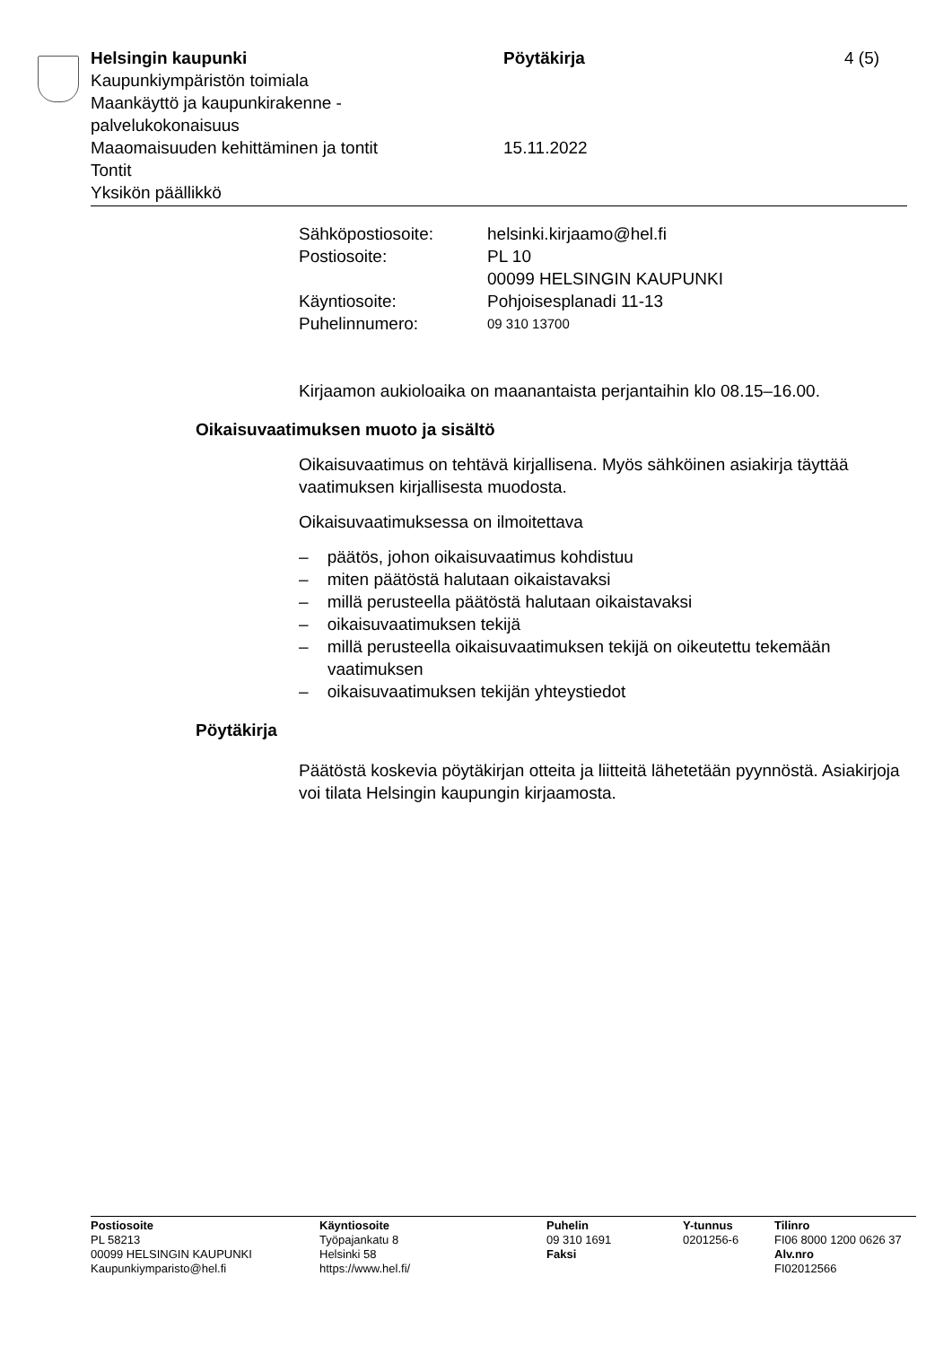Helsingin kaupunki Pöytäkirja 4 (5)
Kaupunkiympäristön toimiala
Maankäyttö ja kaupunkirakenne -
palvelukokonaisuus
Maaomaisuuden kehittäminen ja tontit 15.11.2022
Tontit
Yksikön päällikkö
| Sähköpostiosoite: | helsinki.kirjaamo@hel.fi |
| Postiosoite: | PL 10 00099 HELSINGIN KAUPUNKI |
| Käyntiosoite: | Pohjoisesplanadi 11-13 |
| Puhelinnumero: | 09 310 13700 |
Kirjaamon aukioloaika on maanantaista perjantaihin klo 08.15–16.00.
Oikaisuvaatimuksen muoto ja sisältö
Oikaisuvaatimus on tehtävä kirjallisena. Myös sähköinen asiakirja täyttää vaatimuksen kirjallisesta muodosta.
Oikaisuvaatimuksessa on ilmoitettava
– päätös, johon oikaisuvaatimus kohdistuu
– miten päätöstä halutaan oikaistavaksi
– millä perusteella päätöstä halutaan oikaistavaksi
– oikaisuvaatimuksen tekijä
– millä perusteella oikaisuvaatimuksen tekijä on oikeutettu tekemään vaatimuksen
– oikaisuvaatimuksen tekijän yhteystiedot
Pöytäkirja
Päätöstä koskevia pöytäkirjan otteita ja liitteitä lähetetään pyynnöstä. Asiakirjoja voi tilata Helsingin kaupungin kirjaamosta.
Postiosoite
PL 58213
00099 HELSINGIN KAUPUNKI
Kaupunkiymparisto@hel.fi
Käyntiosoite
Työpajankatu 8
Helsinki 58
https://www.hel.fi/
Puhelin
09 310 1691
Faksi
Y-tunnus
0201256-6
Tilinro
FI06 8000 1200 0626 37
Alv.nro
FI02012566